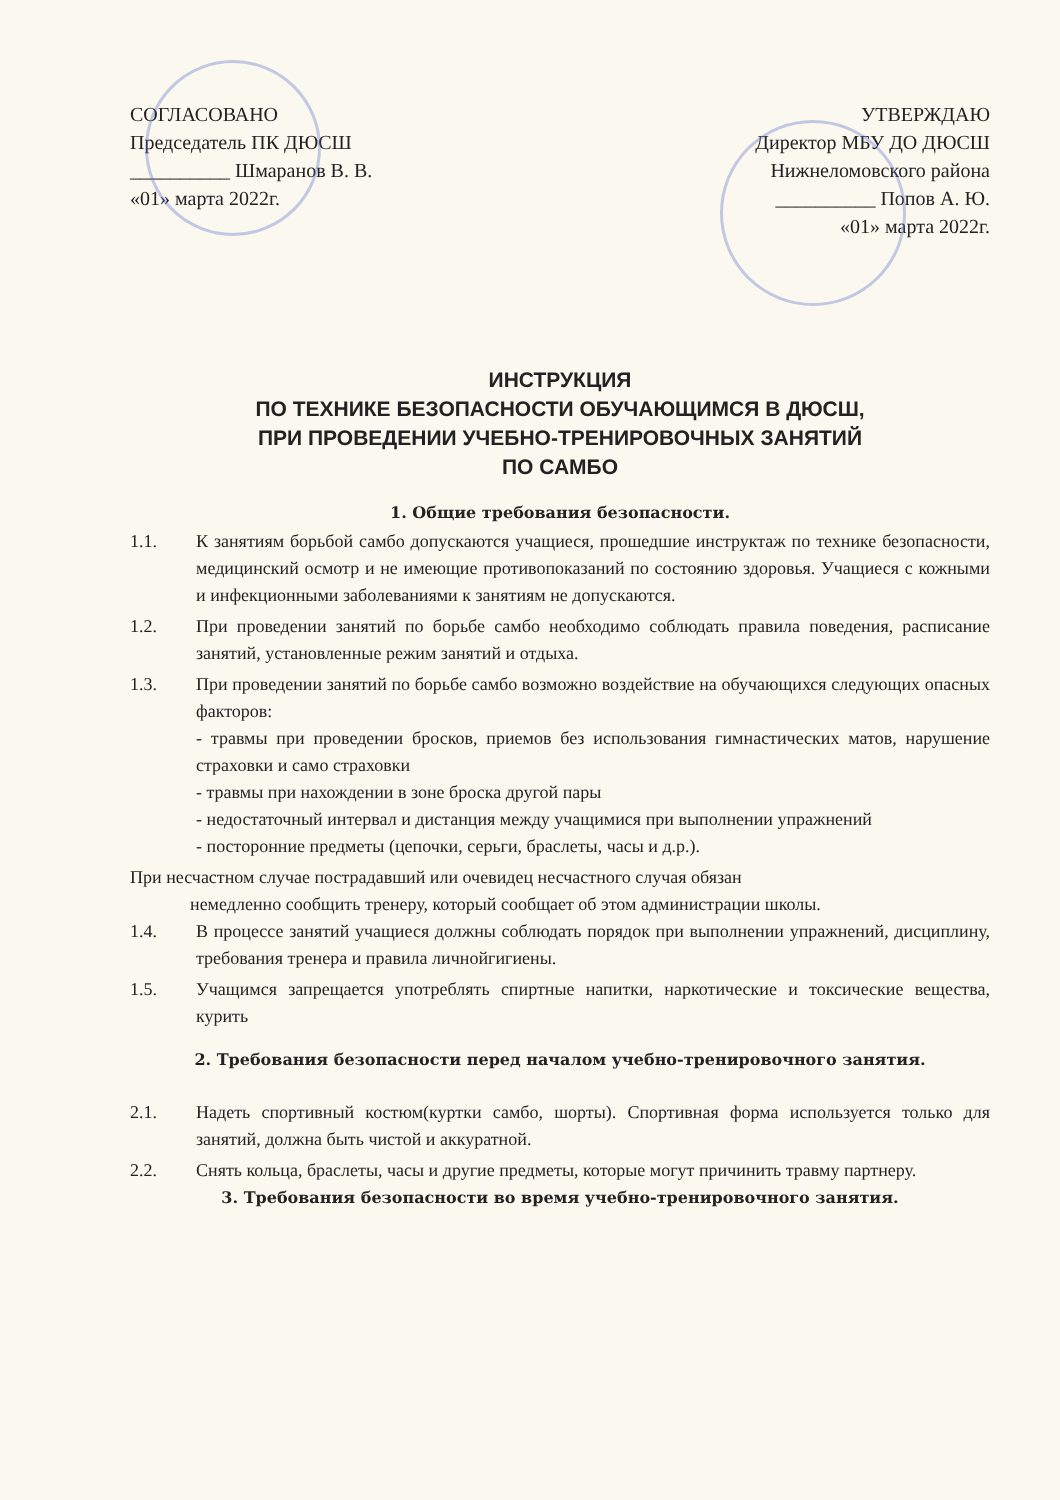СОГЛАСОВАНО
Председатель ПК ДЮСШ
__________ Шмаранов В. В.
«01» марта 2022г.
УТВЕРЖДАЮ
Директор МБУ ДО ДЮСШ
Нижнеломовского района
__________ Попов А. Ю.
«01» марта 2022г.
ИНСТРУКЦИЯ
ПО ТЕХНИКЕ БЕЗОПАСНОСТИ ОБУЧАЮЩИМСЯ В ДЮСШ,
ПРИ ПРОВЕДЕНИИ УЧЕБНО-ТРЕНИРОВОЧНЫХ ЗАНЯТИЙ
ПО САМБО
1. Общие требования безопасности.
1.1. К занятиям борьбой самбо допускаются учащиеся, прошедшие инструктаж по технике безопасности, медицинский осмотр и не имеющие противопоказаний по состоянию здоровья. Учащиеся с кожными и инфекционными заболеваниями к занятиям не допускаются.
1.2. При проведении занятий по борьбе самбо необходимо соблюдать правила поведения, расписание занятий, установленные режим занятий и отдыха.
1.3. При проведении занятий по борьбе самбо возможно воздействие на обучающихся следующих опасных факторов:
- травмы при проведении бросков, приемов без использования гимнастических матов, нарушение страховки и само страховки
- травмы при нахождении в зоне броска другой пары
- недостаточный интервал и дистанция между учащимися при выполнении упражнений
- посторонние предметы (цепочки, серьги, браслеты, часы и д.р.).
При несчастном случае пострадавший или очевидец несчастного случая обязан
немедленно сообщить тренеру, который сообщает об этом администрации школы.
1.4. В процессе занятий учащиеся должны соблюдать порядок при выполнении упражнений, дисциплину, требования тренера и правила личнойгигиены.
1.5. Учащимся запрещается употреблять спиртные напитки, наркотические и токсические вещества, курить
2. Требования безопасности перед началом учебно-тренировочного занятия.
2.1. Надеть спортивный костюм(куртки самбо, шорты). Спортивная форма используется только для занятий, должна быть чистой и аккуратной.
2.2. Снять кольца, браслеты, часы и другие предметы, которые могут причинить травму партнеру.
3. Требования безопасности во время учебно-тренировочного занятия.